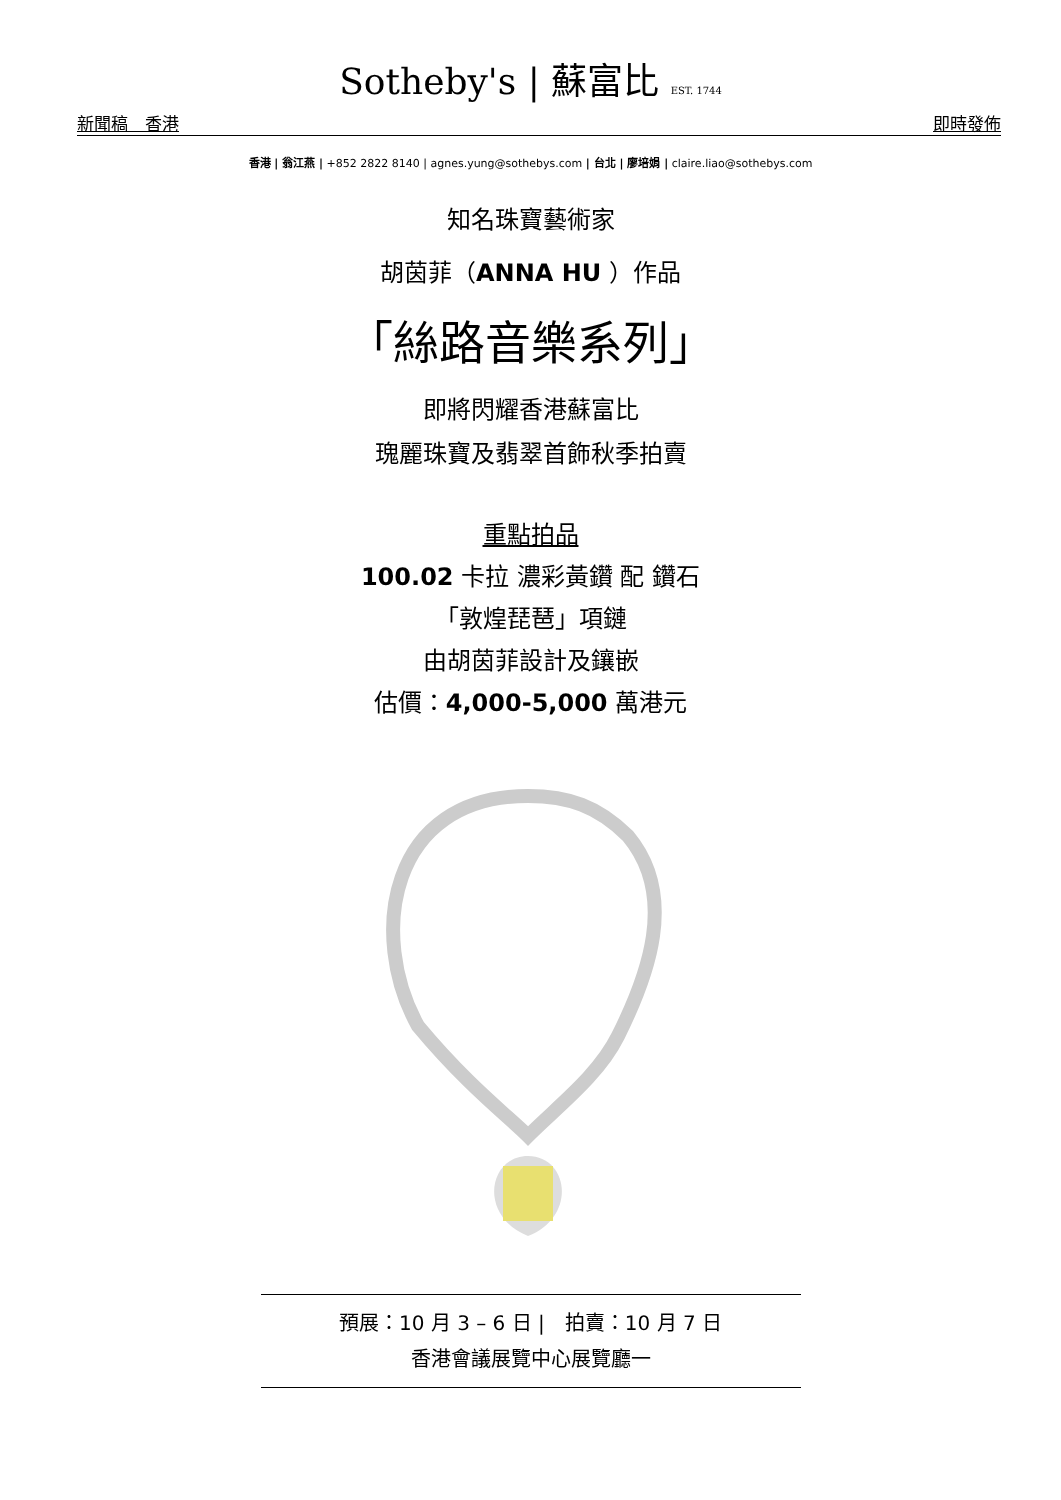Sotheby's | 蘇富比 EST. 1744
新聞稿　香港 即時發佈
香港 | 翁江燕 | +852 2822 8140 | agnes.yung@sothebys.com | 台北 | 廖培娟 | claire.liao@sothebys.com
知名珠寶藝術家
胡茵菲（ANNA HU ）作品
「絲路音樂系列」
即將閃耀香港蘇富比
瑰麗珠寶及翡翠首飾秋季拍賣
重點拍品
100.02 卡拉 濃彩黃鑽 配 鑽石
「敦煌琵琶」項鏈
由胡茵菲設計及鑲嵌
估價：4,000-5,000 萬港元
預展：10 月 3 – 6 日 |　拍賣：10 月 7 日
香港會議展覽中心展覽廳一